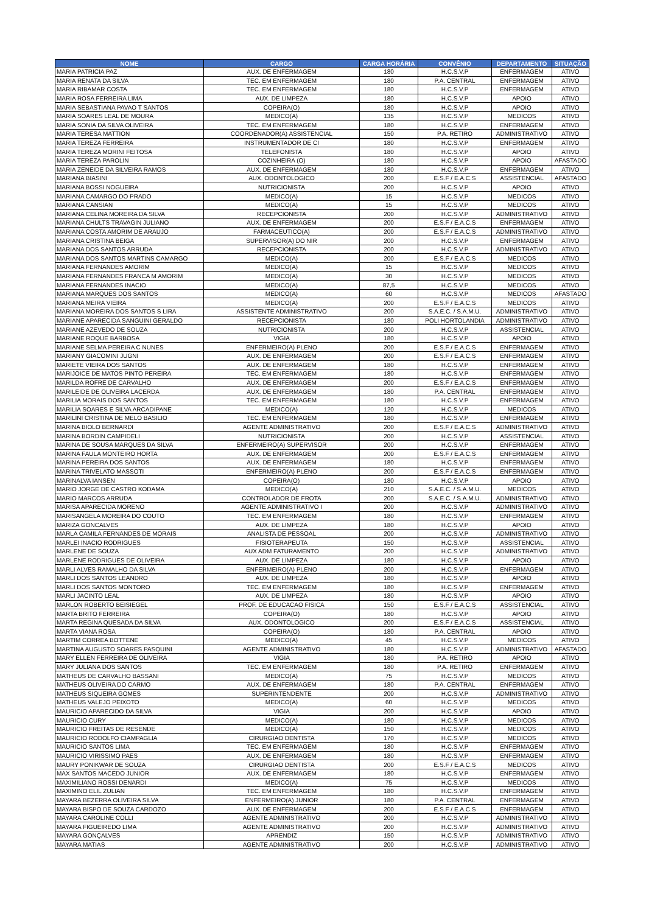| NOME | CARGO | CARGA HORÁRIA | CONVÊNIO | DEPARTAMENTO | SITUAÇÃO |
| --- | --- | --- | --- | --- | --- |
| MARIA PATRICIA PAZ | AUX. DE ENFERMAGEM | 180 | H.C.S.V.P | ENFERMAGEM | ATIVO |
| MARIA RENATA DA SILVA | TEC. EM ENFERMAGEM | 180 | P.A. CENTRAL | ENFERMAGEM | ATIVO |
| MARIA RIBAMAR COSTA | TEC. EM ENFERMAGEM | 180 | H.C.S.V.P | ENFERMAGEM | ATIVO |
| MARIA ROSA FERREIRA LIMA | AUX. DE LIMPEZA | 180 | H.C.S.V.P | APOIO | ATIVO |
| MARIA SEBASTIANA PAVAO T SANTOS | COPEIRA(O) | 180 | H.C.S.V.P | APOIO | ATIVO |
| MARIA SOARES LEAL DE MOURA | MEDICO(A) | 135 | H.C.S.V.P | MEDICOS | ATIVO |
| MARIA SONIA DA SILVA OLIVEIRA | TEC. EM ENFERMAGEM | 180 | H.C.S.V.P | ENFERMAGEM | ATIVO |
| MARIA TERESA MATTION | COORDENADOR(A) ASSISTENCIAL | 150 | P.A. RETIRO | ADMINISTRATIVO | ATIVO |
| MARIA TEREZA FERREIRA | INSTRUMENTADOR DE CI | 180 | H.C.S.V.P | ENFERMAGEM | ATIVO |
| MARIA TEREZA MORINI FEITOSA | TELEFONISTA | 180 | H.C.S.V.P | APOIO | ATIVO |
| MARIA TEREZA PAROLIN | COZINHEIRA (O) | 180 | H.C.S.V.P | APOIO | AFASTADO |
| MARIA ZENEIDE DA SILVEIRA RAMOS | AUX. DE ENFERMAGEM | 180 | H.C.S.V.P | ENFERMAGEM | ATIVO |
| MARIANA BIASINI | AUX. ODONTOLOGICO | 200 | E.S.F / E.A.C.S | ASSISTENCIAL | AFASTADO |
| MARIANA BOSSI NOGUEIRA | NUTRICIONISTA | 200 | H.C.S.V.P | APOIO | ATIVO |
| MARIANA CAMARGO DO PRADO | MEDICO(A) | 15 | H.C.S.V.P | MEDICOS | ATIVO |
| MARIANA CANSIAN | MEDICO(A) | 15 | H.C.S.V.P | MEDICOS | ATIVO |
| MARIANA CELINA MOREIRA DA SILVA | RECEPCIONISTA | 200 | H.C.S.V.P | ADMINISTRATIVO | ATIVO |
| MARIANA CHULTS TRAVAGIN JULIANO | AUX. DE ENFERMAGEM | 200 | E.S.F / E.A.C.S | ENFERMAGEM | ATIVO |
| MARIANA COSTA AMORIM DE ARAUJO | FARMACEUTICO(A) | 200 | E.S.F / E.A.C.S | ADMINISTRATIVO | ATIVO |
| MARIANA CRISTINA BEIGA | SUPERVISOR(A) DO NIR | 200 | H.C.S.V.P | ENFERMAGEM | ATIVO |
| MARIANA DOS SANTOS ARRUDA | RECEPCIONISTA | 200 | H.C.S.V.P | ADMINISTRATIVO | ATIVO |
| MARIANA DOS SANTOS MARTINS CAMARGO | MEDICO(A) | 200 | E.S.F / E.A.C.S | MEDICOS | ATIVO |
| MARIANA FERNANDES AMORIM | MEDICO(A) | 15 | H.C.S.V.P | MEDICOS | ATIVO |
| MARIANA FERNANDES FRANCA M AMORIM | MEDICO(A) | 30 | H.C.S.V.P | MEDICOS | ATIVO |
| MARIANA FERNANDES INACIO | MEDICO(A) | 87,5 | H.C.S.V.P | MEDICOS | ATIVO |
| MARIANA MARQUES DOS SANTOS | MEDICO(A) | 60 | H.C.S.V.P | MEDICOS | AFASTADO |
| MARIANA MEIRA VIEIRA | MEDICO(A) | 200 | E.S.F / E.A.C.S | MEDICOS | ATIVO |
| MARIANA MOREIRA DOS SANTOS S LIRA | ASSISTENTE ADMINISTRATIVO | 200 | S.A.E.C. / S.A.M.U. | ADMINISTRATIVO | ATIVO |
| MARIANE APARECIDA SANGUINI GERALDO | RECEPCIONISTA | 180 | POLI HORTOLANDIA | ADMINISTRATIVO | ATIVO |
| MARIANE AZEVEDO DE SOUZA | NUTRICIONISTA | 200 | H.C.S.V.P | ASSISTENCIAL | ATIVO |
| MARIANE ROQUE BARBOSA | VIGIA | 180 | H.C.S.V.P | APOIO | ATIVO |
| MARIANE SELMA PEREIRA C NUNES | ENFERMEIRO(A) PLENO | 200 | E.S.F / E.A.C.S | ENFERMAGEM | ATIVO |
| MARIANY GIACOMINI JUGNI | AUX. DE ENFERMAGEM | 200 | E.S.F / E.A.C.S | ENFERMAGEM | ATIVO |
| MARIETE VIEIRA DOS SANTOS | AUX. DE ENFERMAGEM | 180 | H.C.S.V.P | ENFERMAGEM | ATIVO |
| MARIJOICE DE MATOS PINTO PEREIRA | TEC. EM ENFERMAGEM | 180 | H.C.S.V.P | ENFERMAGEM | ATIVO |
| MARILDA ROFRE DE CARVALHO | AUX. DE ENFERMAGEM | 200 | E.S.F / E.A.C.S | ENFERMAGEM | ATIVO |
| MARILEIDE DE OLIVEIRA LACERDA | AUX. DE ENFERMAGEM | 180 | P.A. CENTRAL | ENFERMAGEM | ATIVO |
| MARILIA MORAIS DOS SANTOS | TEC. EM ENFERMAGEM | 180 | H.C.S.V.P | ENFERMAGEM | ATIVO |
| MARILIA SOARES E SILVA ARCADIPANE | MEDICO(A) | 120 | H.C.S.V.P | MEDICOS | ATIVO |
| MARILINI CRISTINA DE MELO BASILIO | TEC. EM ENFERMAGEM | 180 | H.C.S.V.P | ENFERMAGEM | ATIVO |
| MARINA BIOLO BERNARDI | AGENTE ADMINISTRATIVO | 200 | E.S.F / E.A.C.S | ADMINISTRATIVO | ATIVO |
| MARINA BORDIN CAMPIDELI | NUTRICIONISTA | 200 | H.C.S.V.P | ASSISTENCIAL | ATIVO |
| MARINA DE SOUSA MARQUES DA SILVA | ENFERMEIRO(A) SUPERVISOR | 200 | H.C.S.V.P | ENFERMAGEM | ATIVO |
| MARINA FAULA MONTEIRO HORTA | AUX. DE ENFERMAGEM | 200 | E.S.F / E.A.C.S | ENFERMAGEM | ATIVO |
| MARINA PEREIRA DOS SANTOS | AUX. DE ENFERMAGEM | 180 | H.C.S.V.P | ENFERMAGEM | ATIVO |
| MARINA TRIVELATO MASSOTI | ENFERMEIRO(A) PLENO | 200 | E.S.F / E.A.C.S | ENFERMAGEM | ATIVO |
| MARINALVA IANSEN | COPEIRA(O) | 180 | H.C.S.V.P | APOIO | ATIVO |
| MARIO JORGE DE CASTRO KODAMA | MEDICO(A) | 210 | S.A.E.C. / S.A.M.U. | MEDICOS | ATIVO |
| MARIO MARCOS ARRUDA | CONTROLADOR DE FROTA | 200 | S.A.E.C. / S.A.M.U. | ADMINISTRATIVO | ATIVO |
| MARISA APARECIDA MORENO | AGENTE ADMINISTRATIVO I | 200 | H.C.S.V.P | ADMINISTRATIVO | ATIVO |
| MARISANGELA MOREIRA DO COUTO | TEC. EM ENFERMAGEM | 180 | H.C.S.V.P | ENFERMAGEM | ATIVO |
| MARIZA GONCALVES | AUX. DE LIMPEZA | 180 | H.C.S.V.P | APOIO | ATIVO |
| MARLA CAMILA FERNANDES DE MORAIS | ANALISTA DE PESSOAL | 200 | H.C.S.V.P | ADMINISTRATIVO | ATIVO |
| MARLEI INACIO RODRIGUES | FISIOTERAPEUTA | 150 | H.C.S.V.P | ASSISTENCIAL | ATIVO |
| MARLENE DE SOUZA | AUX ADM FATURAMENTO | 200 | H.C.S.V.P | ADMINISTRATIVO | ATIVO |
| MARLENE RODRIGUES DE OLIVEIRA | AUX. DE LIMPEZA | 180 | H.C.S.V.P | APOIO | ATIVO |
| MARLI ALVES RAMALHO DA SILVA | ENFERMEIRO(A) PLENO | 200 | H.C.S.V.P | ENFERMAGEM | ATIVO |
| MARLI DOS SANTOS LEANDRO | AUX. DE LIMPEZA | 180 | H.C.S.V.P | APOIO | ATIVO |
| MARLI DOS SANTOS MONTORO | TEC. EM ENFERMAGEM | 180 | H.C.S.V.P | ENFERMAGEM | ATIVO |
| MARLI JACINTO LEAL | AUX. DE LIMPEZA | 180 | H.C.S.V.P | APOIO | ATIVO |
| MARLON ROBERTO BEISIEGEL | PROF. DE EDUCACAO FISICA | 150 | E.S.F / E.A.C.S | ASSISTENCIAL | ATIVO |
| MARTA BRITO FERREIRA | COPEIRA(O) | 180 | H.C.S.V.P | APOIO | ATIVO |
| MARTA REGINA QUESADA DA SILVA | AUX. ODONTOLOGICO | 200 | E.S.F / E.A.C.S | ASSISTENCIAL | ATIVO |
| MARTA VIANA ROSA | COPEIRA(O) | 180 | P.A. CENTRAL | APOIO | ATIVO |
| MARTIM CORREA BOTTENE | MEDICO(A) | 45 | H.C.S.V.P | MEDICOS | ATIVO |
| MARTINA AUGUSTO SOARES PASQUINI | AGENTE ADMINISTRATIVO | 180 | H.C.S.V.P | ADMINISTRATIVO | AFASTADO |
| MARY ELLEN FERREIRA DE OLIVEIRA | VIGIA | 180 | P.A. RETIRO | APOIO | ATIVO |
| MARY JULIANA DOS SANTOS | TEC. EM ENFERMAGEM | 180 | P.A. RETIRO | ENFERMAGEM | ATIVO |
| MATHEUS DE CARVALHO BASSANI | MEDICO(A) | 75 | H.C.S.V.P | MEDICOS | ATIVO |
| MATHEUS OLIVEIRA DO CARMO | AUX. DE ENFERMAGEM | 180 | P.A. CENTRAL | ENFERMAGEM | ATIVO |
| MATHEUS SIQUEIRA GOMES | SUPERINTENDENTE | 200 | H.C.S.V.P | ADMINISTRATIVO | ATIVO |
| MATHEUS VALEJO PEIXOTO | MEDICO(A) | 60 | H.C.S.V.P | MEDICOS | ATIVO |
| MAURICIO APARECIDO DA SILVA | VIGIA | 200 | H.C.S.V.P | APOIO | ATIVO |
| MAURICIO CURY | MEDICO(A) | 180 | H.C.S.V.P | MEDICOS | ATIVO |
| MAURICIO FREITAS DE RESENDE | MEDICO(A) | 150 | H.C.S.V.P | MEDICOS | ATIVO |
| MAURICIO RODOLFO CIAMPAGLIA | CIRURGIAO DENTISTA | 170 | H.C.S.V.P | MEDICOS | ATIVO |
| MAURICIO SANTOS LIMA | TEC. EM ENFERMAGEM | 180 | H.C.S.V.P | ENFERMAGEM | ATIVO |
| MAURICIO VIRISSIMO PAES | AUX. DE ENFERMAGEM | 180 | H.C.S.V.P | ENFERMAGEM | ATIVO |
| MAURY PONIKWAR DE SOUZA | CIRURGIAO DENTISTA | 200 | E.S.F / E.A.C.S | MEDICOS | ATIVO |
| MAX SANTOS MACEDO JUNIOR | AUX. DE ENFERMAGEM | 180 | H.C.S.V.P | ENFERMAGEM | ATIVO |
| MAXIMILIANO ROSSI DENARDI | MEDICO(A) | 75 | H.C.S.V.P | MEDICOS | ATIVO |
| MAXIMINO ELIL ZULIAN | TEC. EM ENFERMAGEM | 180 | H.C.S.V.P | ENFERMAGEM | ATIVO |
| MAYARA BEZERRA OLIVEIRA SILVA | ENFERMEIRO(A) JUNIOR | 180 | P.A. CENTRAL | ENFERMAGEM | ATIVO |
| MAYARA BISPO DE SOUZA CARDOZO | AUX. DE ENFERMAGEM | 200 | E.S.F / E.A.C.S | ENFERMAGEM | ATIVO |
| MAYARA CAROLINE COLLI | AGENTE ADMINISTRATIVO | 200 | H.C.S.V.P | ADMINISTRATIVO | ATIVO |
| MAYARA FIGUEIREDO LIMA | AGENTE ADMINISTRATIVO | 200 | H.C.S.V.P | ADMINISTRATIVO | ATIVO |
| MAYARA GONÇALVES | APRENDIZ | 150 | H.C.S.V.P | ADMINISTRATIVO | ATIVO |
| MAYARA MATIAS | AGENTE ADMINISTRATIVO | 200 | H.C.S.V.P | ADMINISTRATIVO | ATIVO |